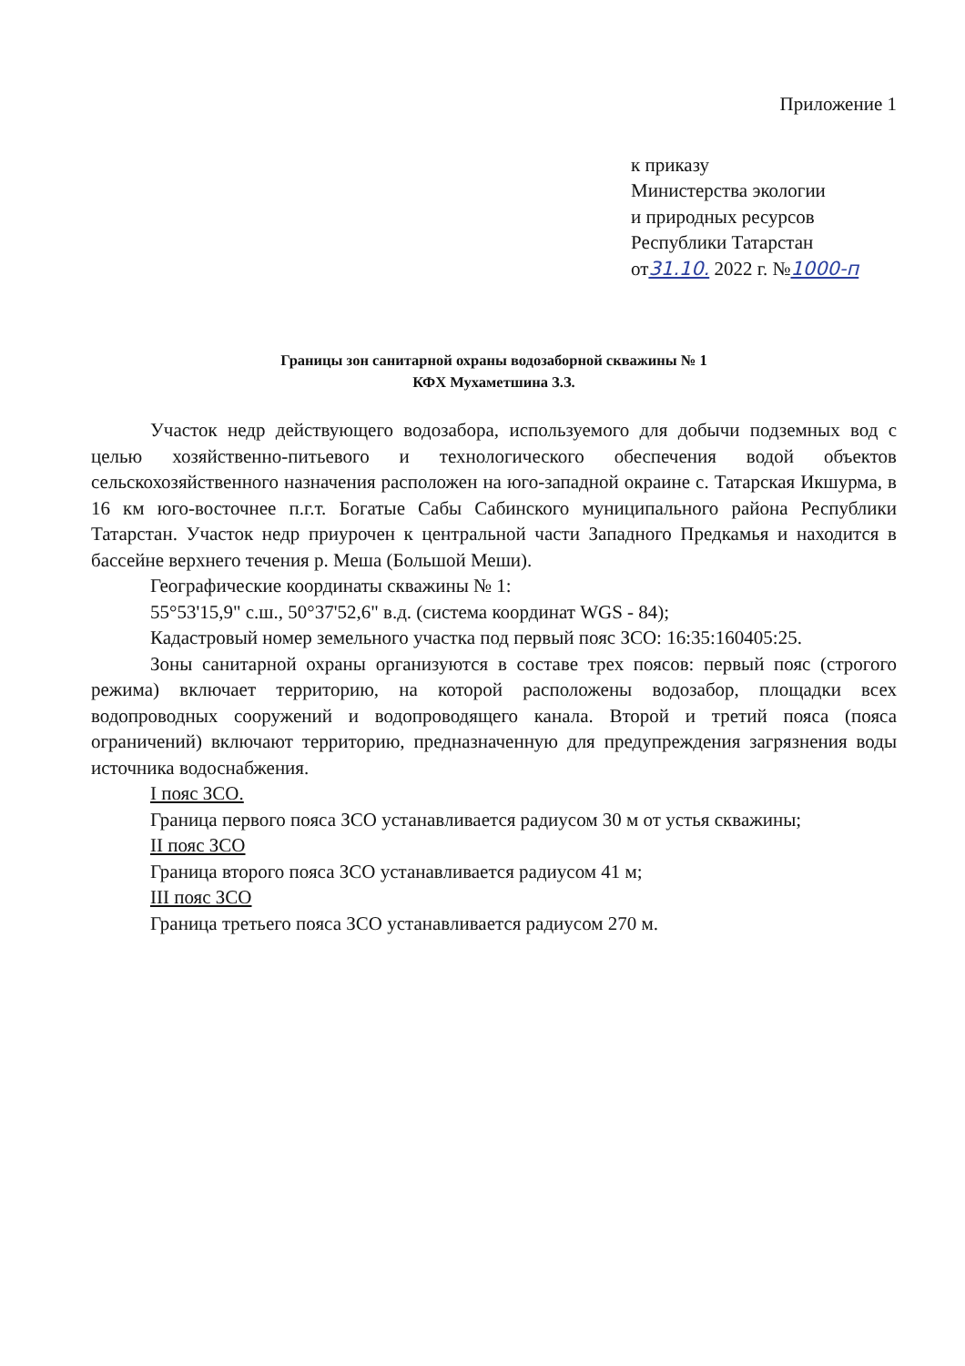Приложение 1
к приказу
Министерства экологии
и природных ресурсов
Республики Татарстан
от31.10. 2022 г. №1000-п
Границы зон санитарной охраны водозаборной скважины № 1
КФХ Мухаметшина З.З.
Участок недр действующего водозабора, используемого для добычи подземных вод с целью хозяйственно-питьевого и технологического обеспечения водой объектов сельскохозяйственного назначения расположен на юго-западной окраине с. Татарская Икшурма, в 16 км юго-восточнее п.г.т. Богатые Сабы Сабинского муниципального района Республики Татарстан. Участок недр приурочен к центральной части Западного Предкамья и находится в бассейне верхнего течения р. Меша (Большой Меши).
Географические координаты скважины № 1:
55°53'15,9" с.ш., 50°37'52,6" в.д. (система координат WGS - 84);
Кадастровый номер земельного участка под первый пояс ЗСО: 16:35:160405:25.
Зоны санитарной охраны организуются в составе трех поясов: первый пояс (строгого режима) включает территорию, на которой расположены водозабор, площадки всех водопроводных сооружений и водопроводящего канала. Второй и третий пояса (пояса ограничений) включают территорию, предназначенную для предупреждения загрязнения воды источника водоснабжения.
I пояс ЗСО.
Граница первого пояса ЗСО устанавливается радиусом 30 м от устья скважины;
II пояс ЗСО
Граница второго пояса ЗСО устанавливается радиусом 41 м;
III пояс ЗСО
Граница третьего пояса ЗСО устанавливается радиусом 270 м.